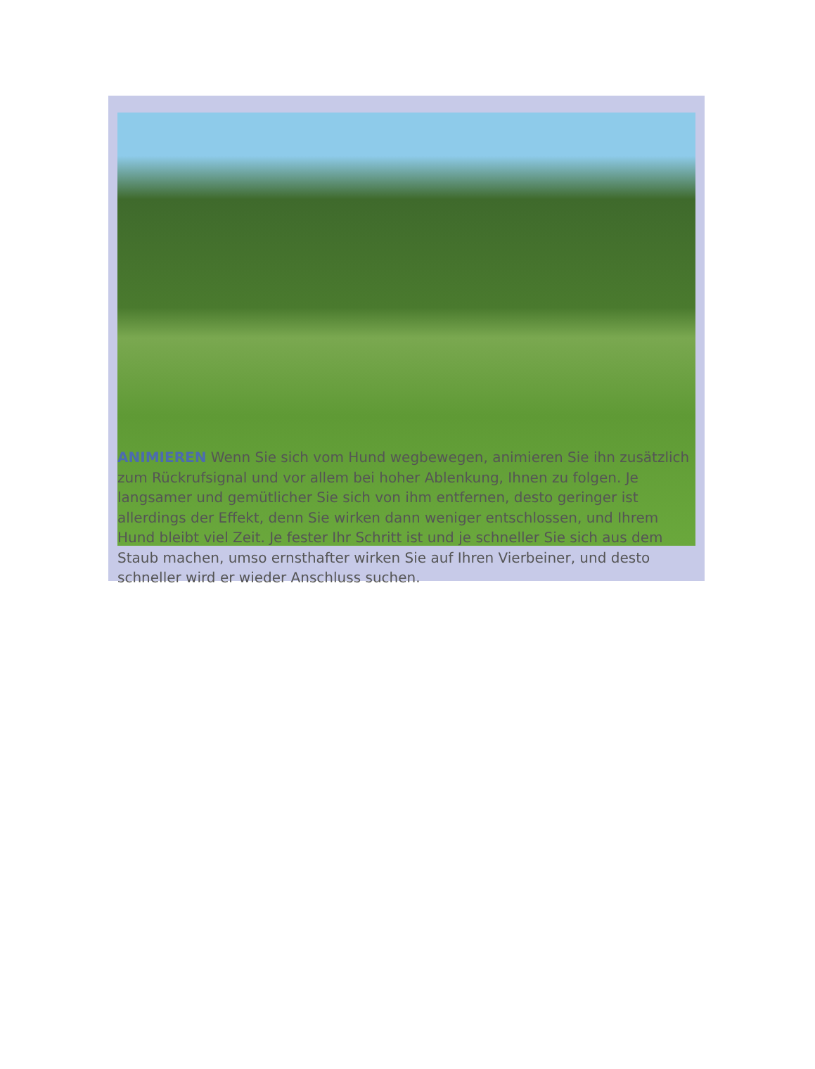ANIMIEREN Wenn Sie sich vom Hund wegbewegen, animieren Sie ihn zusätzlich zum Rückrufsignal und vor allem bei hoher Ablenkung, Ihnen zu folgen. Je langsamer und gemütlicher Sie sich von ihm entfernen, desto geringer ist allerdings der Effekt, denn Sie wirken dann weniger entschlossen, und Ihrem Hund bleibt viel Zeit. Je fester Ihr Schritt ist und je schneller Sie sich aus dem Staub machen, umso ernsthafter wirken Sie auf Ihren Vierbeiner, und desto schneller wird er wieder Anschluss suchen.